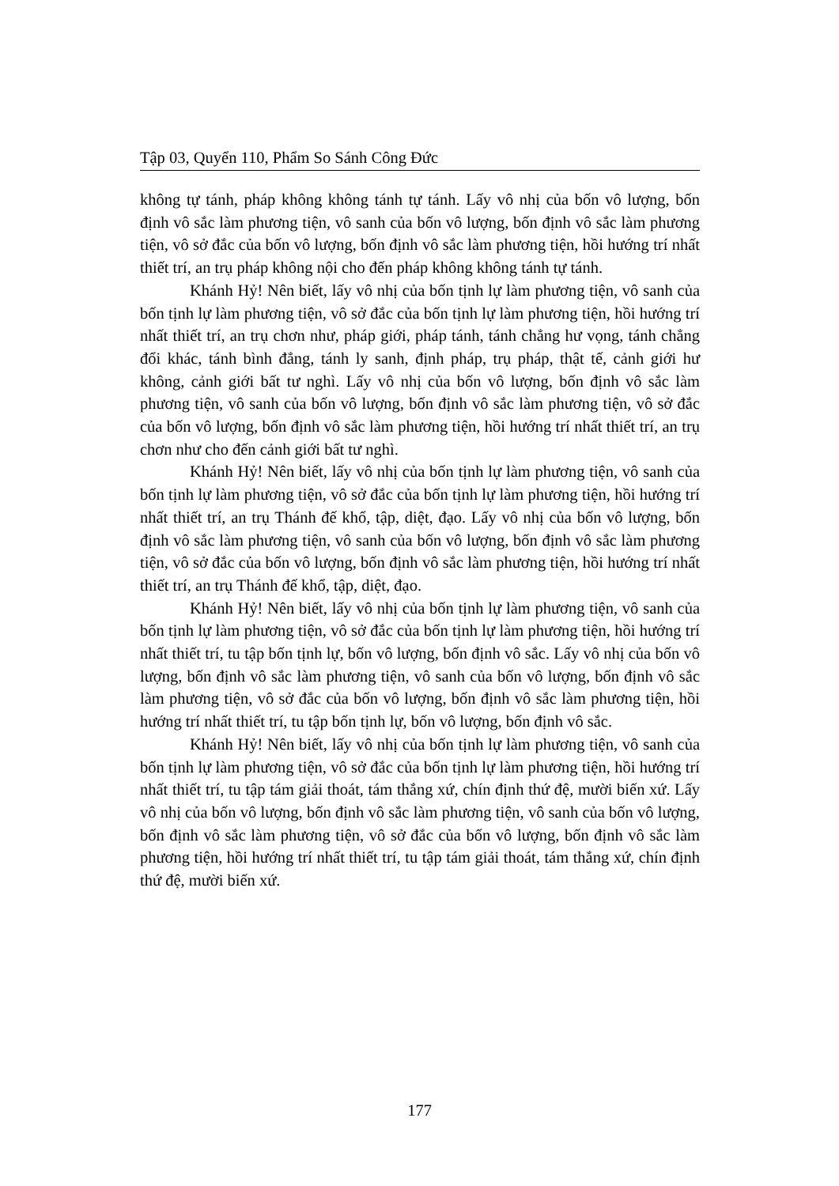Tập 03, Quyển 110, Phẩm So Sánh Công Đức
không tự tánh, pháp không không tánh tự tánh. Lấy vô nhị của bốn vô lượng, bốn định vô sắc làm phương tiện, vô sanh của bốn vô lượng, bốn định vô sắc làm phương tiện, vô sở đắc của bốn vô lượng, bốn định vô sắc làm phương tiện, hồi hướng trí nhất thiết trí, an trụ pháp không nội cho đến pháp không không tánh tự tánh.
Khánh Hỷ! Nên biết, lấy vô nhị của bốn tịnh lự làm phương tiện, vô sanh của bốn tịnh lự làm phương tiện, vô sở đắc của bốn tịnh lự làm phương tiện, hồi hướng trí nhất thiết trí, an trụ chơn như, pháp giới, pháp tánh, tánh chẳng hư vọng, tánh chẳng đổi khác, tánh bình đẳng, tánh ly sanh, định pháp, trụ pháp, thật tế, cảnh giới hư không, cảnh giới bất tư nghì. Lấy vô nhị của bốn vô lượng, bốn định vô sắc làm phương tiện, vô sanh của bốn vô lượng, bốn định vô sắc làm phương tiện, vô sở đắc của bốn vô lượng, bốn định vô sắc làm phương tiện, hồi hướng trí nhất thiết trí, an trụ chơn như cho đến cảnh giới bất tư nghì.
Khánh Hỷ! Nên biết, lấy vô nhị của bốn tịnh lự làm phương tiện, vô sanh của bốn tịnh lự làm phương tiện, vô sở đắc của bốn tịnh lự làm phương tiện, hồi hướng trí nhất thiết trí, an trụ Thánh đế khổ, tập, diệt, đạo. Lấy vô nhị của bốn vô lượng, bốn định vô sắc làm phương tiện, vô sanh của bốn vô lượng, bốn định vô sắc làm phương tiện, vô sở đắc của bốn vô lượng, bốn định vô sắc làm phương tiện, hồi hướng trí nhất thiết trí, an trụ Thánh đế khổ, tập, diệt, đạo.
Khánh Hỷ! Nên biết, lấy vô nhị của bốn tịnh lự làm phương tiện, vô sanh của bốn tịnh lự làm phương tiện, vô sở đắc của bốn tịnh lự làm phương tiện, hồi hướng trí nhất thiết trí, tu tập bốn tịnh lự, bốn vô lượng, bốn định vô sắc. Lấy vô nhị của bốn vô lượng, bốn định vô sắc làm phương tiện, vô sanh của bốn vô lượng, bốn định vô sắc làm phương tiện, vô sở đắc của bốn vô lượng, bốn định vô sắc làm phương tiện, hồi hướng trí nhất thiết trí, tu tập bốn tịnh lự, bốn vô lượng, bốn định vô sắc.
Khánh Hỷ! Nên biết, lấy vô nhị của bốn tịnh lự làm phương tiện, vô sanh của bốn tịnh lự làm phương tiện, vô sở đắc của bốn tịnh lự làm phương tiện, hồi hướng trí nhất thiết trí, tu tập tám giải thoát, tám thắng xứ, chín định thứ đệ, mười biến xứ. Lấy vô nhị của bốn vô lượng, bốn định vô sắc làm phương tiện, vô sanh của bốn vô lượng, bốn định vô sắc làm phương tiện, vô sở đắc của bốn vô lượng, bốn định vô sắc làm phương tiện, hồi hướng trí nhất thiết trí, tu tập tám giải thoát, tám thắng xứ, chín định thứ đệ, mười biến xứ.
177